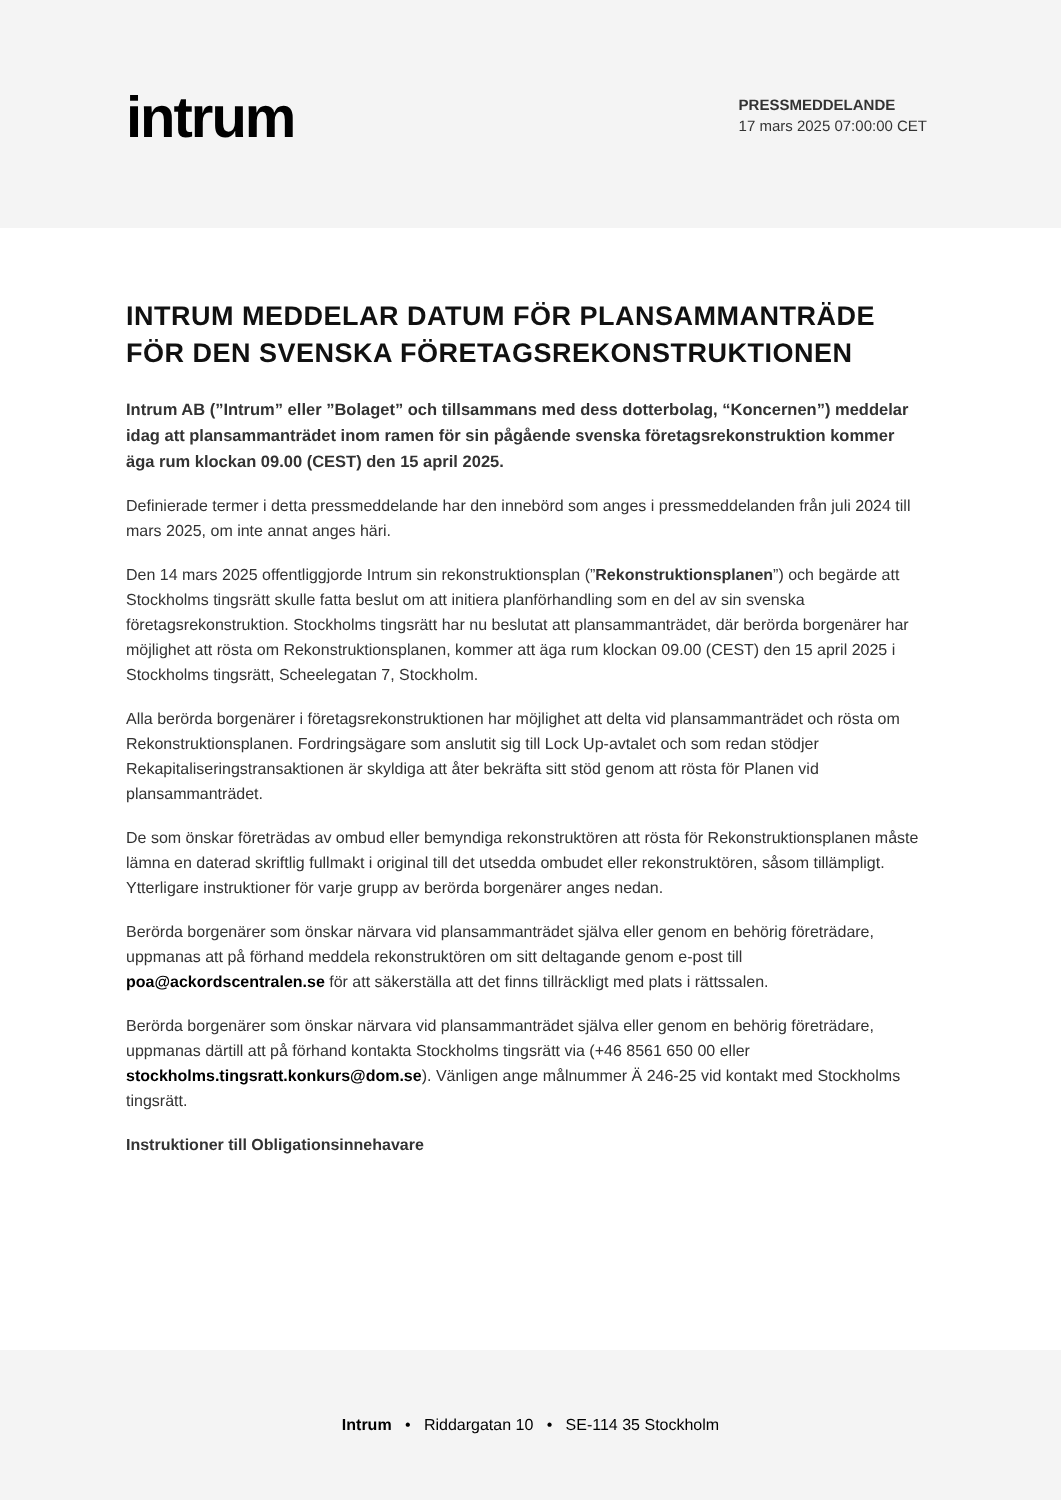intrum
PRESSMEDDELANDE
17 mars 2025 07:00:00 CET
INTRUM MEDDELAR DATUM FÖR PLANSAMMANTRÄDE FÖR DEN SVENSKA FÖRETAGSREKONSTRUKTIONEN
Intrum AB (”Intrum” eller ”Bolaget” och tillsammans med dess dotterbolag, “Koncernen”) meddelar idag att plansammanträdet inom ramen för sin pågående svenska företagsrekonstruktion kommer äga rum klockan 09.00 (CEST) den 15 april 2025.
Definierade termer i detta pressmeddelande har den innebörd som anges i pressmeddelanden från juli 2024 till mars 2025, om inte annat anges häri.
Den 14 mars 2025 offentliggjorde Intrum sin rekonstruktionsplan (”Rekonstruktionsplanen”) och begärde att Stockholms tingsrätt skulle fatta beslut om att initiera planförhandling som en del av sin svenska företagsrekonstruktion. Stockholms tingsrätt har nu beslutat att plansammanträdet, där berörda borgenärer har möjlighet att rösta om Rekonstruktionsplanen, kommer att äga rum klockan 09.00 (CEST) den 15 april 2025 i Stockholms tingsrätt, Scheelegatan 7, Stockholm.
Alla berörda borgenärer i företagsrekonstruktionen har möjlighet att delta vid plansammanträdet och rösta om Rekonstruktionsplanen. Fordringsägare som anslutit sig till Lock Up-avtalet och som redan stödjer Rekapitaliseringstransaktionen är skyldiga att åter bekräfta sitt stöd genom att rösta för Planen vid plansammanträdet.
De som önskar företrädas av ombud eller bemyndiga rekonstruktören att rösta för Rekonstruktionsplanen måste lämna en daterad skriftlig fullmakt i original till det utsedda ombudet eller rekonstruktören, såsom tillämpligt. Ytterligare instruktioner för varje grupp av berörda borgenärer anges nedan.
Berörda borgenärer som önskar närvara vid plansammanträdet själva eller genom en behörig företrädare, uppmanas att på förhand meddela rekonstruktören om sitt deltagande genom e-post till poa@ackordscentralen.se för att säkerställa att det finns tillräckligt med plats i rättssalen.
Berörda borgenärer som önskar närvara vid plansammanträdet själva eller genom en behörig företrädare, uppmanas därtill att på förhand kontakta Stockholms tingsrätt via (+46 8561 650 00 eller stockholms.tingsratt.konkurs@dom.se). Vänligen ange målnummer Ä 246-25 vid kontakt med Stockholms tingsrätt.
Instruktioner till Obligationsinnehavare
Intrum • Riddargatan 10 • SE-114 35 Stockholm